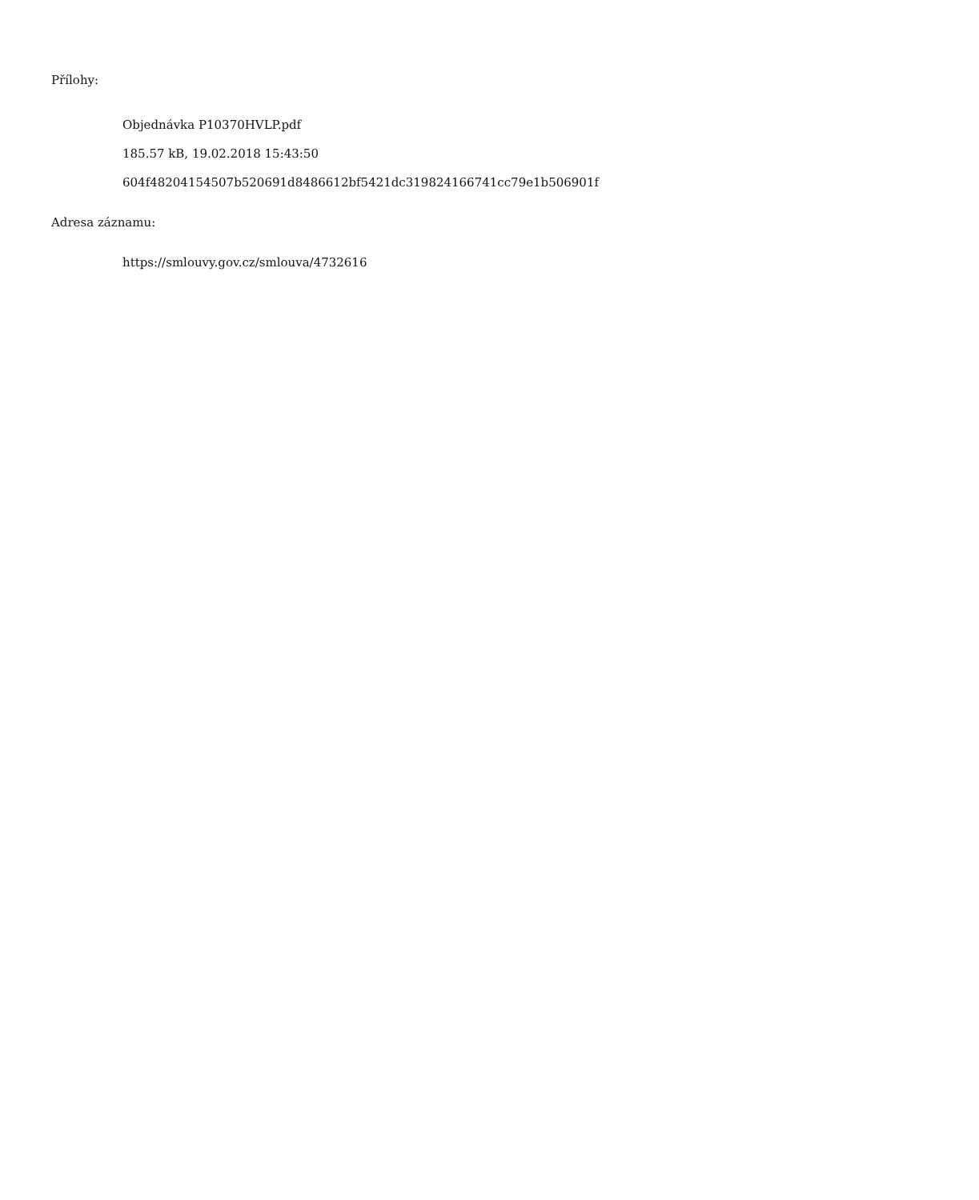Přílohy:
Objednávka P10370HVLP.pdf
185.57 kB, 19.02.2018 15:43:50
604f48204154507b520691d8486612bf5421dc319824166741cc79e1b506901f
Adresa záznamu:
https://smlouvy.gov.cz/smlouva/4732616